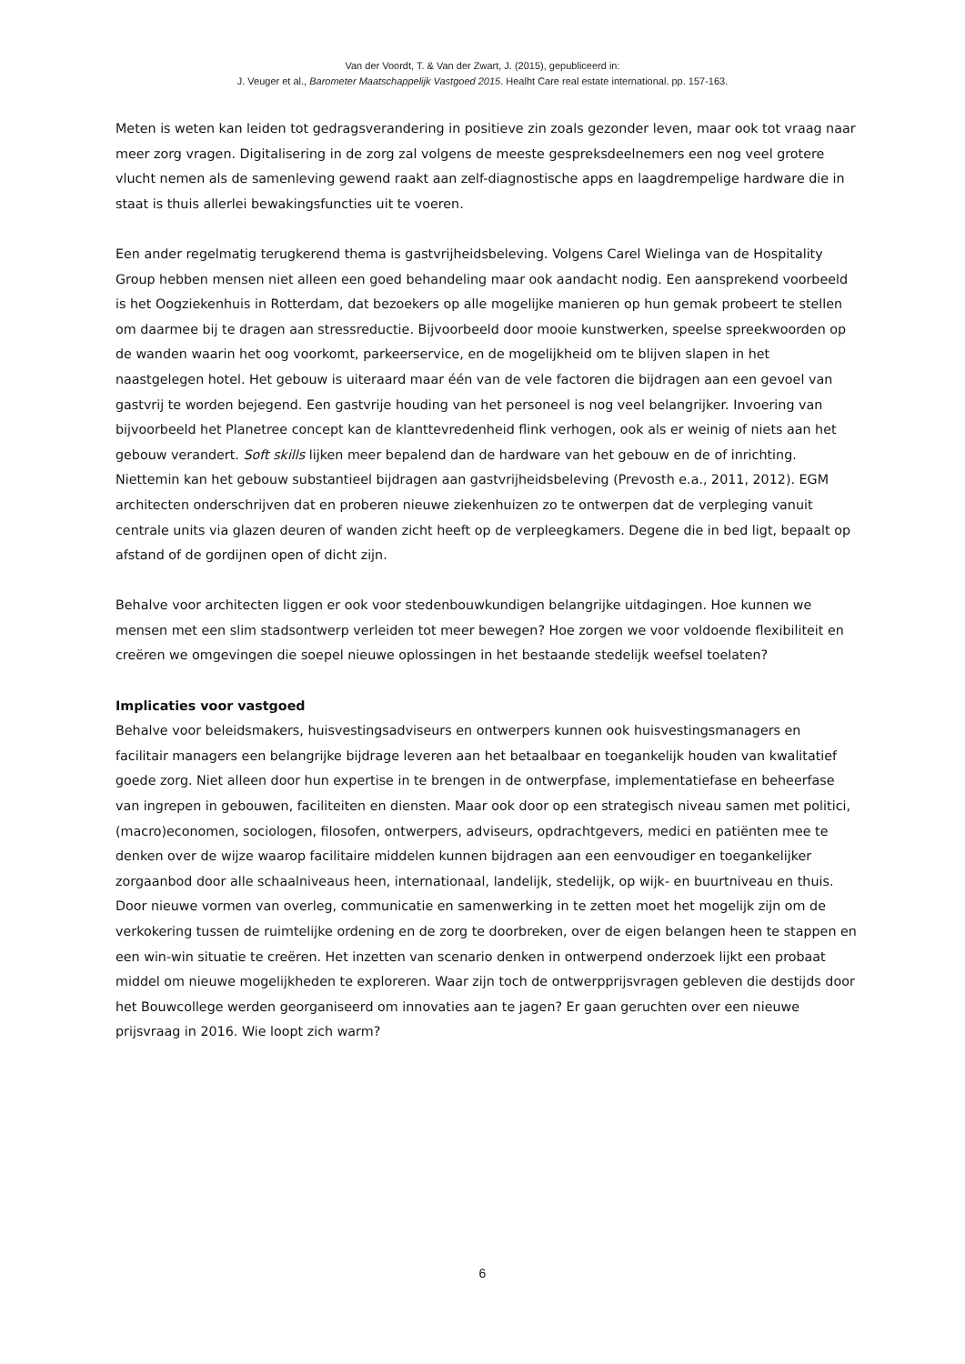Van der Voordt, T. & Van der Zwart, J. (2015), gepubliceerd in:
J. Veuger et al., Barometer Maatschappelijk Vastgoed 2015. Healht Care real estate international. pp. 157-163.
Meten is weten kan leiden tot gedragsverandering in positieve zin zoals gezonder leven, maar ook tot vraag naar meer zorg vragen. Digitalisering in de zorg zal volgens de meeste gespreksdeelnemers een nog veel grotere vlucht nemen als de samenleving gewend raakt aan zelf-diagnostische apps en laagdrempelige hardware die in staat is thuis allerlei bewakingsfuncties uit te voeren.
Een ander regelmatig terugkerend thema is gastvrijheidsbeleving. Volgens Carel Wielinga van de Hospitality Group hebben mensen niet alleen een goed behandeling maar ook aandacht nodig. Een aansprekend voorbeeld is het Oogziekenhuis in Rotterdam, dat bezoekers op alle mogelijke manieren op hun gemak probeert te stellen om daarmee bij te dragen aan stressreductie. Bijvoorbeeld door mooie kunstwerken, speelse spreekwoorden op de wanden waarin het oog voorkomt, parkeerservice, en de mogelijkheid om te blijven slapen in het naastgelegen hotel. Het gebouw is uiteraard maar één van de vele factoren die bijdragen aan een gevoel van gastvrij te worden bejegend. Een gastvrije houding van het personeel is nog veel belangrijker. Invoering van bijvoorbeeld het Planetree concept kan de klanttevredenheid flink verhogen, ook als er weinig of niets aan het gebouw verandert. Soft skills lijken meer bepalend dan de hardware van het gebouw en de of inrichting. Niettemin kan het gebouw substantieel bijdragen aan gastvrijheidsbeleving (Prevosth e.a., 2011, 2012). EGM architecten onderschrijven dat en proberen nieuwe ziekenhuizen zo te ontwerpen dat de verpleging vanuit centrale units via glazen deuren of wanden zicht heeft op de verpleegkamers. Degene die in bed ligt, bepaalt op afstand of de gordijnen open of dicht zijn.
Behalve voor architecten liggen er ook voor stedenbouwkundigen belangrijke uitdagingen. Hoe kunnen we mensen met een slim stadsontwerp verleiden tot meer bewegen? Hoe zorgen we voor voldoende flexibiliteit en creëren we omgevingen die soepel nieuwe oplossingen in het bestaande stedelijk weefsel toelaten?
Implicaties voor vastgoed
Behalve voor beleidsmakers, huisvestingsadviseurs en ontwerpers kunnen ook huisvestingsmanagers en facilitair managers een belangrijke bijdrage leveren aan het betaalbaar en toegankelijk houden van kwalitatief goede zorg. Niet alleen door hun expertise in te brengen in de ontwerpfase, implementatiefase en beheerfase van ingrepen in gebouwen, faciliteiten en diensten. Maar ook door op een strategisch niveau samen met politici, (macro)economen, sociologen, filosofen, ontwerpers, adviseurs, opdrachtgevers, medici en patiënten mee te denken over de wijze waarop facilitaire middelen kunnen bijdragen aan een eenvoudiger en toegankelijker zorgaanbod door alle schaalniveaus heen, internationaal, landelijk, stedelijk, op wijk- en buurtniveau en thuis. Door nieuwe vormen van overleg, communicatie en samenwerking in te zetten moet het mogelijk zijn om de verkokering tussen de ruimtelijke ordening en de zorg te doorbreken, over de eigen belangen heen te stappen en een win-win situatie te creëren. Het inzetten van scenario denken in ontwerpend onderzoek lijkt een probaat middel om nieuwe mogelijkheden te exploreren. Waar zijn toch de ontwerpprijsvragen gebleven die destijds door het Bouwcollege werden georganiseerd om innovaties aan te jagen? Er gaan geruchten over een nieuwe prijsvraag in 2016. Wie loopt zich warm?
6